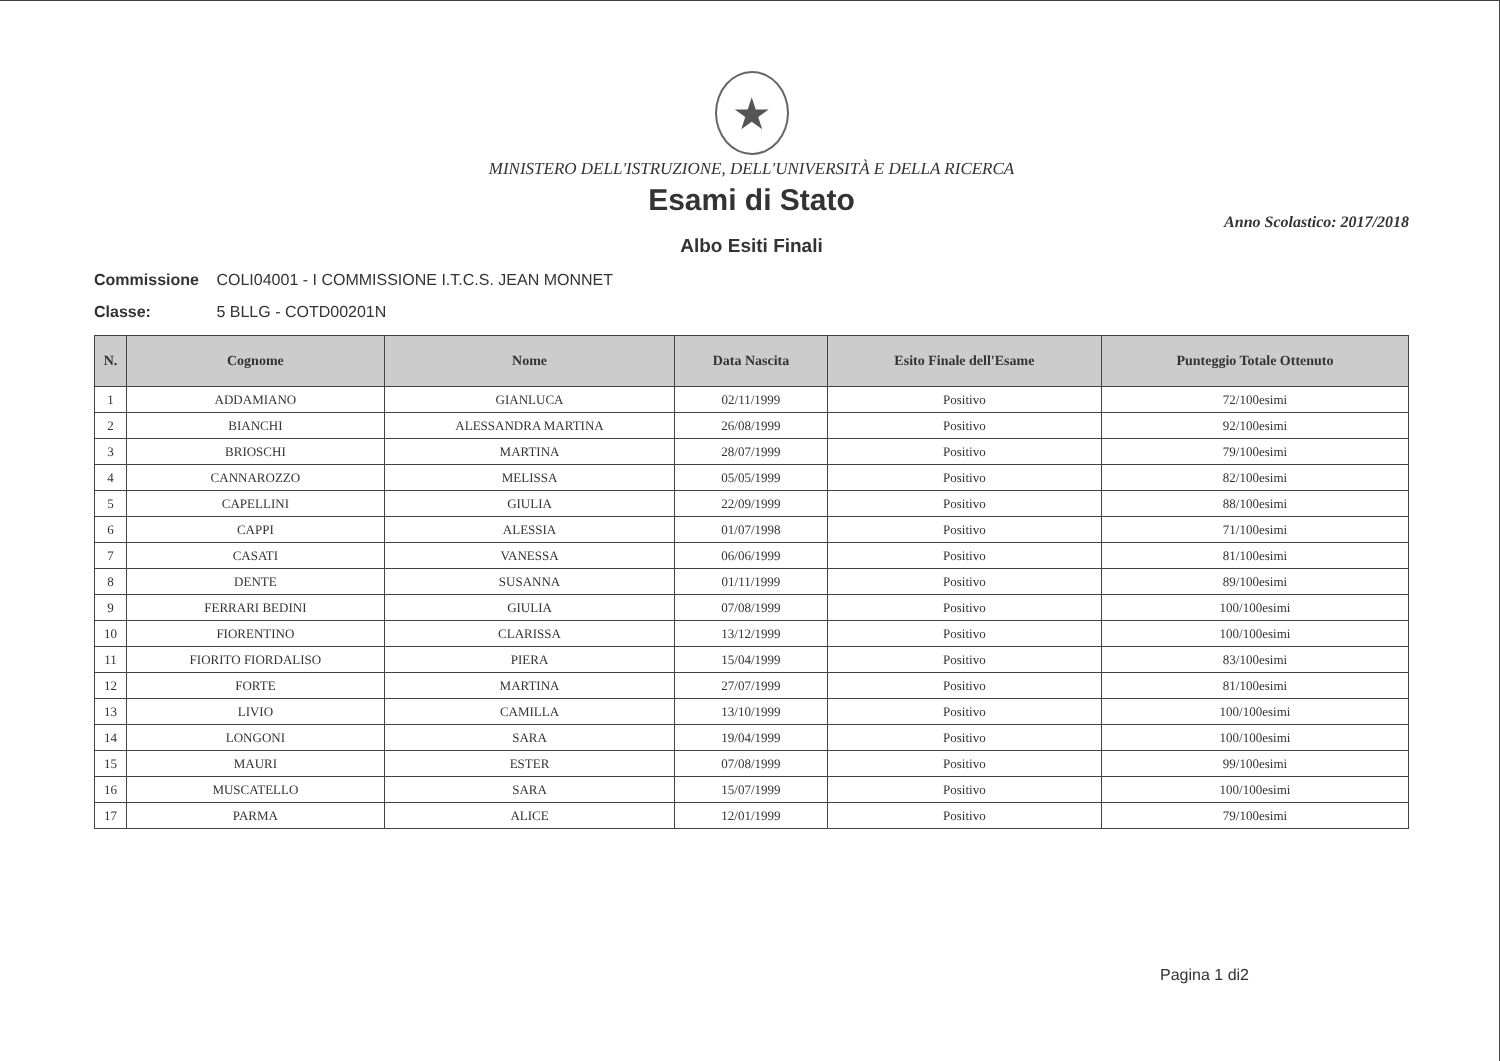★
MINISTERO DELL'ISTRUZIONE, DELL'UNIVERSITÀ E DELLA RICERCA
Esami di Stato
Anno Scolastico: 2017/2018
Albo Esiti Finali
Commissione COLI04001 - I COMMISSIONE I.T.C.S. JEAN MONNET
Classe: 5 BLLG - COTD00201N
| N. | Cognome | Nome | Data Nascita | Esito Finale dell'Esame | Punteggio Totale Ottenuto |
| --- | --- | --- | --- | --- | --- |
| 1 | ADDAMIANO | GIANLUCA | 02/11/1999 | Positivo | 72/100esimi |
| 2 | BIANCHI | ALESSANDRA MARTINA | 26/08/1999 | Positivo | 92/100esimi |
| 3 | BRIOSCHI | MARTINA | 28/07/1999 | Positivo | 79/100esimi |
| 4 | CANNAROZZO | MELISSA | 05/05/1999 | Positivo | 82/100esimi |
| 5 | CAPELLINI | GIULIA | 22/09/1999 | Positivo | 88/100esimi |
| 6 | CAPPI | ALESSIA | 01/07/1998 | Positivo | 71/100esimi |
| 7 | CASATI | VANESSA | 06/06/1999 | Positivo | 81/100esimi |
| 8 | DENTE | SUSANNA | 01/11/1999 | Positivo | 89/100esimi |
| 9 | FERRARI BEDINI | GIULIA | 07/08/1999 | Positivo | 100/100esimi |
| 10 | FIORENTINO | CLARISSA | 13/12/1999 | Positivo | 100/100esimi |
| 11 | FIORITO FIORDALISO | PIERA | 15/04/1999 | Positivo | 83/100esimi |
| 12 | FORTE | MARTINA | 27/07/1999 | Positivo | 81/100esimi |
| 13 | LIVIO | CAMILLA | 13/10/1999 | Positivo | 100/100esimi |
| 14 | LONGONI | SARA | 19/04/1999 | Positivo | 100/100esimi |
| 15 | MAURI | ESTER | 07/08/1999 | Positivo | 99/100esimi |
| 16 | MUSCATELLO | SARA | 15/07/1999 | Positivo | 100/100esimi |
| 17 | PARMA | ALICE | 12/01/1999 | Positivo | 79/100esimi |
Pagina 1 di2